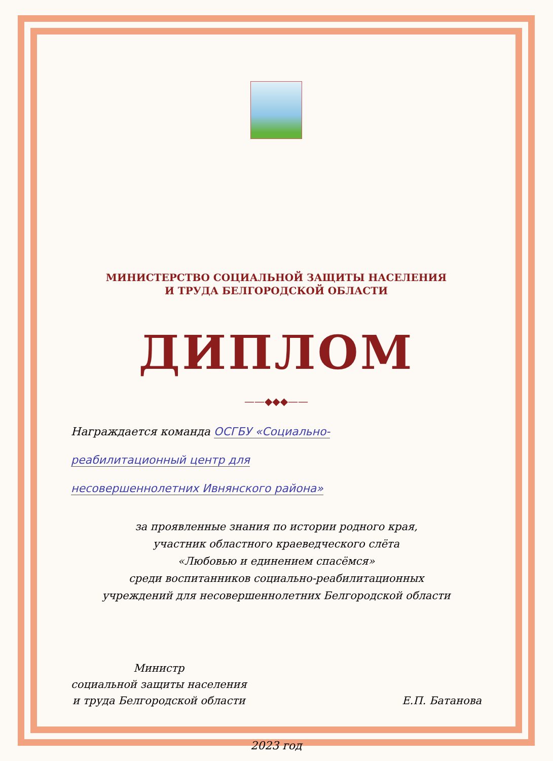МИНИСТЕРСТВО СОЦИАЛЬНОЙ ЗАЩИТЫ НАСЕЛЕНИЯ
И ТРУДА БЕЛГОРОДСКОЙ ОБЛАСТИ
ДИПЛОМ
——◆◆◆——
Награждается команда ОСГБУ «Социально-
реабилитационный центр для
несовершеннолетних Ивнянского района»
за проявленные знания по истории родного края,
участник областного краеведческого слёта
«Любовью и единением спасёмся»
среди воспитанников социально-реабилитационных
учреждений для несовершеннолетних Белгородской области
Министр
социальной защиты населения
и труда Белгородской области
Е.П. Батанова
2023 год